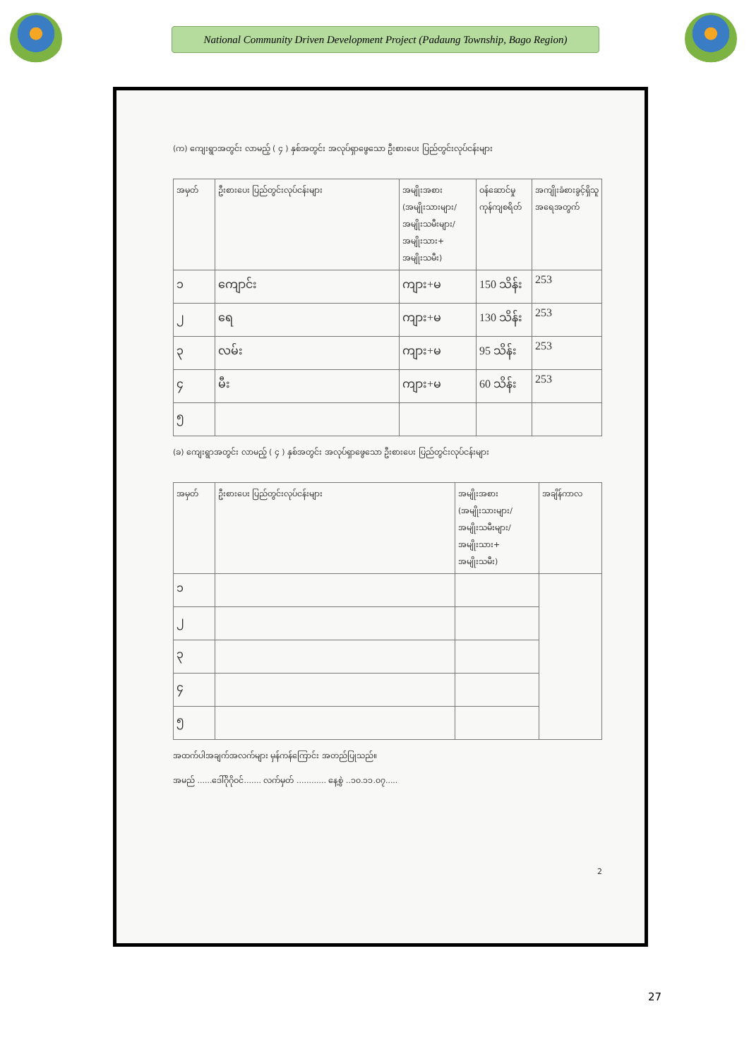National Community Driven Development Project (Padaung Township, Bago Region)
(က) ကျေးရွာအတွင်း လာမည့် ( ၄ ) နှစ်အတွင်း အလုပ်ရှာဖွေသော ဦးစားပေး ပြည်တွင်းလုပ်ငန်းများ
| အမှတ် | ဦးစားပေး ပြည်တွင်းလုပ်ငန်းများ | အမျိုးအစား (အမျိုးသားများ/ အမျိုးသမီးများ/ အမျိုးသား+ အမျိုးသမီး) | ဝန်ဆောင်မှုကုန်ကျစရိတ် | အကျိုးခံစားခွင့်ရှိသူ အရေအတွက် |
| --- | --- | --- | --- | --- |
| ၁ | ကျောင်း | ကျား+မ | 150 သိန်း | 253 |
| ၂ | ရေ | ကျား+မ | 130 သိန်း | 253 |
| ၃ | လမ်း | ကျား+မ | 95 သိန်း | 253 |
| ၄ | မီး | ကျား+မ | 60 သိန်း | 253 |
| ၅ | | | | |
(ခ) ကျေးရွာအတွင်း လာမည့် ( ၄ ) နှစ်အတွင်း အလုပ်ရှာဖွေသော ဦးစားပေး ပြည်တွင်းလုပ်ငန်းများ
| အမှတ် | ဦးစားပေး ပြည်တွင်းလုပ်ငန်းများ | အမျိုးအစား (အမျိုးသားများ/ အမျိုးသမီးများ/အမျိုးသား+ အမျိုးသမီး) | အချိန်ကာလ |
| --- | --- | --- | --- |
| ၁ | | | |
| ၂ | | | |
| ၃ | | | |
| ၄ | | | |
| ၅ | | | |
အထက်ပါအချက်အလက်များ မှန်ကန်ကြောင်း အတည်ပြုသည်။
အမည် ......ဒေါ်ဂိုဂိုဝင်....... လက်မှတ် ............ နေ့စွဲ ..၁၀.၁၁.၀၇.....
2
27